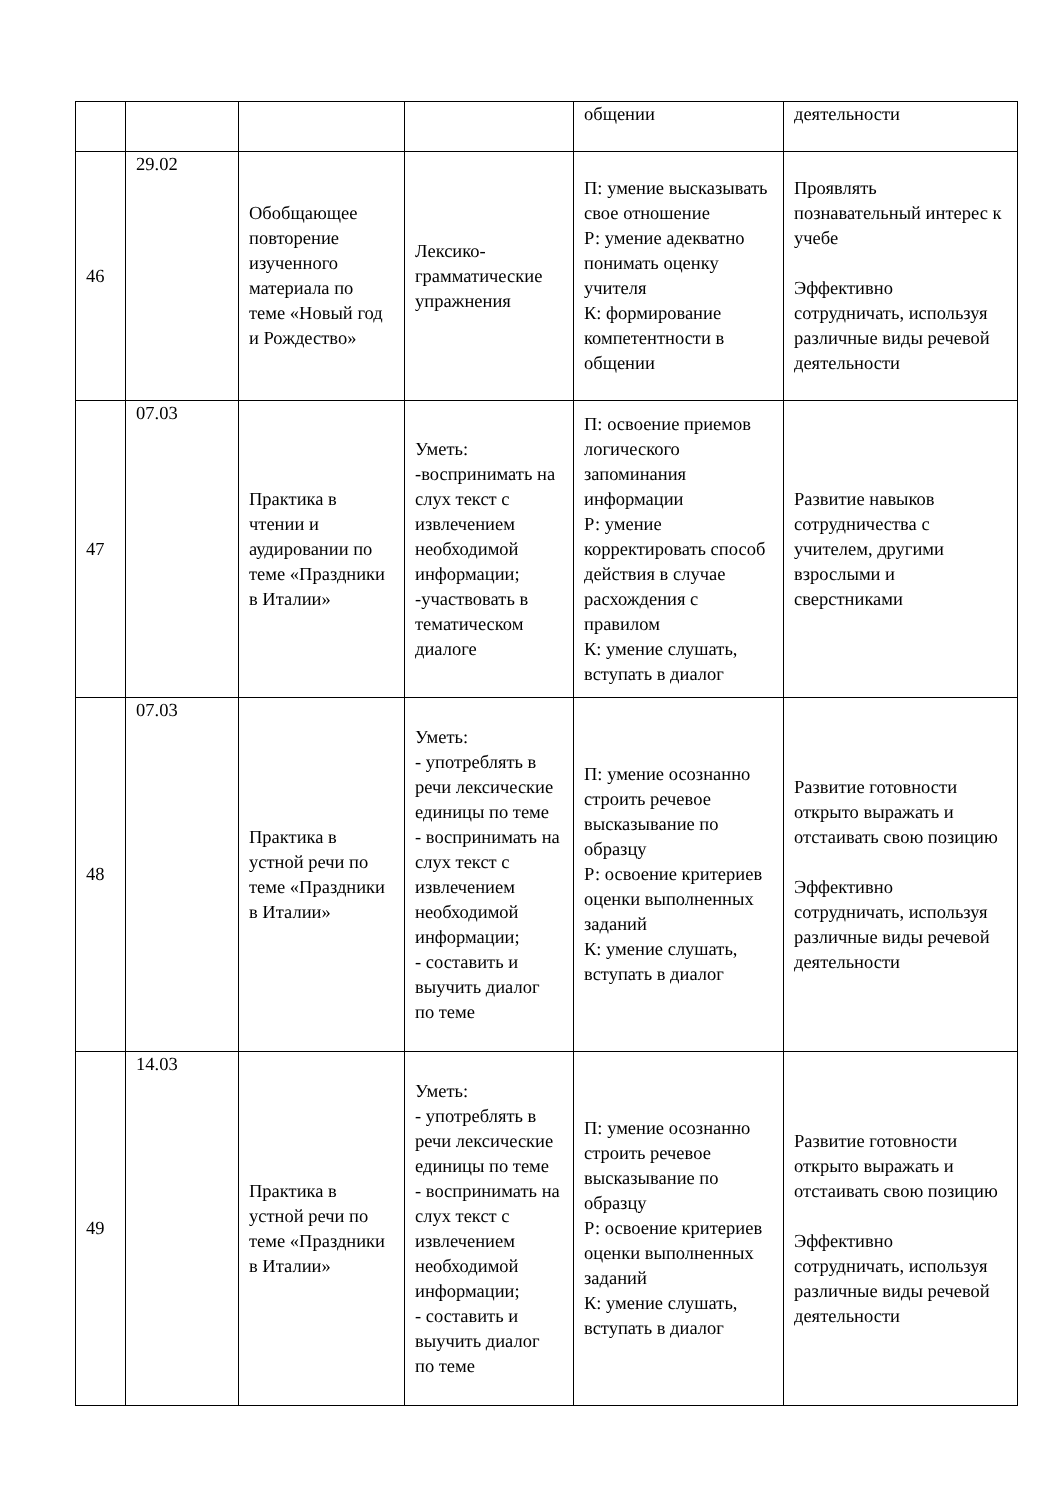| | | | | общении | деятельности |
| 46 | 29.02 | Обобщающее повторение изученного материала по теме «Новый год и Рождество» | Лексико-грамматические упражнения | П: умение высказывать свое отношение Р: умение адекватно понимать оценку учителя К: формирование компетентности в общении | Проявлять познавательный интерес к учебе Эффективно сотрудничать, используя различные виды речевой деятельности |
| 47 | 07.03 | Практика в чтении и аудировании по теме «Праздники в Италии» | Уметь: -воспринимать на слух текст с извлечением необходимой информации; -участвовать в тематическом диалоге | П: освоение приемов логического запоминания информации Р: умение корректировать способ действия в случае расхождения с правилом К: умение слушать, вступать в диалог | Развитие навыков сотрудничества с учителем, другими взрослыми и сверстниками |
| 48 | 07.03 | Практика в устной речи по теме «Праздники в Италии» | Уметь: - употреблять в речи лексические единицы по теме - воспринимать на слух текст с извлечением необходимой информации; - составить и выучить диалог по теме | П: умение осознанно строить речевое высказывание по образцу Р: освоение критериев оценки выполненных заданий К: умение слушать, вступать в диалог | Развитие готовности открыто выражать и отстаивать свою позицию Эффективно сотрудничать, используя различные виды речевой деятельности |
| 49 | 14.03 | Практика в устной речи по теме «Праздники в Италии» | Уметь: - употреблять в речи лексические единицы по теме - воспринимать на слух текст с извлечением необходимой информации; - составить и выучить диалог по теме | П: умение осознанно строить речевое высказывание по образцу Р: освоение критериев оценки выполненных заданий К: умение слушать, вступать в диалог | Развитие готовности открыто выражать и отстаивать свою позицию Эффективно сотрудничать, используя различные виды речевой деятельности |